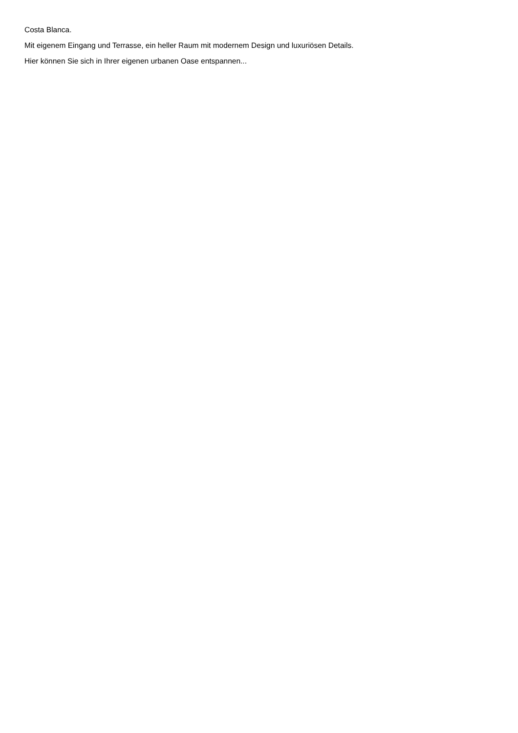Costa Blanca.
Mit eigenem Eingang und Terrasse, ein heller Raum mit modernem Design und luxuriösen Details.
Hier können Sie sich in Ihrer eigenen urbanen Oase entspannen...